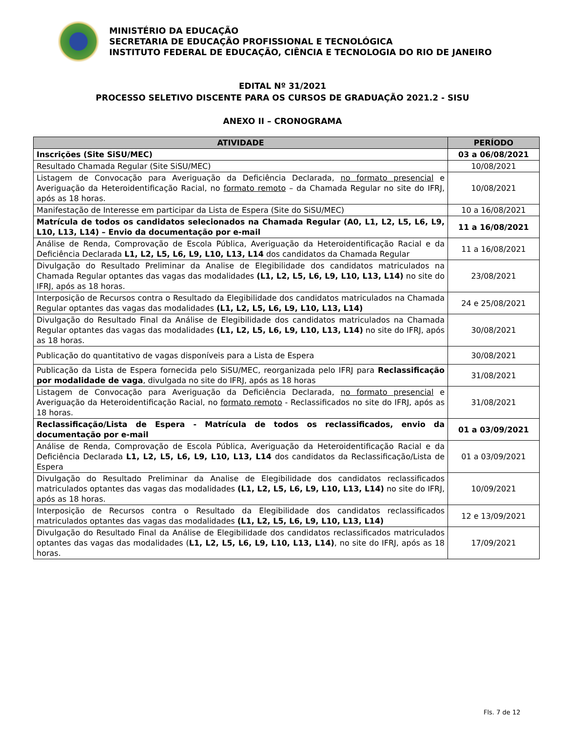MINISTÉRIO DA EDUCAÇÃO
SECRETARIA DE EDUCAÇÃO PROFISSIONAL E TECNOLÓGICA
INSTITUTO FEDERAL DE EDUCAÇÃO, CIÊNCIA E TECNOLOGIA DO RIO DE JANEIRO
EDITAL Nº 31/2021
PROCESSO SELETIVO DISCENTE PARA OS CURSOS DE GRADUAÇÃO 2021.2 - SISU
ANEXO II – CRONOGRAMA
| ATIVIDADE | PERÍODO |
| --- | --- |
| Inscrições (Site SiSU/MEC) | 03 a 06/08/2021 |
| Resultado Chamada Regular (Site SiSU/MEC) | 10/08/2021 |
| Listagem de Convocação para Averiguação da Deficiência Declarada, no formato presencial e Averiguação da Heteroidentificação Racial, no formato remoto – da Chamada Regular no site do IFRJ, após as 18 horas. | 10/08/2021 |
| Manifestação de Interesse em participar da Lista de Espera (Site do SiSU/MEC) | 10 a 16/08/2021 |
| Matrícula de todos os candidatos selecionados na Chamada Regular (A0, L1, L2, L5, L6, L9, L10, L13, L14) – Envio da documentação por e-mail | 11 a 16/08/2021 |
| Análise de Renda, Comprovação de Escola Pública, Averiguação da Heteroidentificação Racial e da Deficiência Declarada L1, L2, L5, L6, L9, L10, L13, L14 dos candidatos da Chamada Regular | 11 a 16/08/2021 |
| Divulgação do Resultado Preliminar da Analise de Elegibilidade dos candidatos matriculados na Chamada Regular optantes das vagas das modalidades (L1, L2, L5, L6, L9, L10, L13, L14) no site do IFRJ, após as 18 horas. | 23/08/2021 |
| Interposição de Recursos contra o Resultado da Elegibilidade dos candidatos matriculados na Chamada Regular optantes das vagas das modalidades (L1, L2, L5, L6, L9, L10, L13, L14) | 24 e 25/08/2021 |
| Divulgação do Resultado Final da Análise de Elegibilidade dos candidatos matriculados na Chamada Regular optantes das vagas das modalidades (L1, L2, L5, L6, L9, L10, L13, L14) no site do IFRJ, após as 18 horas. | 30/08/2021 |
| Publicação do quantitativo de vagas disponíveis para a Lista de Espera | 30/08/2021 |
| Publicação da Lista de Espera fornecida pelo SiSU/MEC, reorganizada pelo IFRJ para Reclassificação por modalidade de vaga , divulgada no site do IFRJ, após as 18 horas | 31/08/2021 |
| Listagem de Convocação para Averiguação da Deficiência Declarada, no formato presencial e Averiguação da Heteroidentificação Racial, no formato remoto - Reclassificados no site do IFRJ, após as 18 horas. | 31/08/2021 |
| Reclassificação/Lista de Espera - Matrícula de todos os reclassificados, envio da documentação por e-mail | 01 a 03/09/2021 |
| Análise de Renda, Comprovação de Escola Pública, Averiguação da Heteroidentificação Racial e da Deficiência Declarada L1, L2, L5, L6, L9, L10, L13, L14 dos candidatos da Reclassificação/Lista de Espera | 01 a 03/09/2021 |
| Divulgação do Resultado Preliminar da Analise de Elegibilidade dos candidatos reclassificados matriculados optantes das vagas das modalidades (L1, L2, L5, L6, L9, L10, L13, L14) no site do IFRJ, após as 18 horas. | 10/09/2021 |
| Interposição de Recursos contra o Resultado da Elegibilidade dos candidatos reclassificados matriculados optantes das vagas das modalidades (L1, L2, L5, L6, L9, L10, L13, L14) | 12 e 13/09/2021 |
| Divulgação do Resultado Final da Análise de Elegibilidade dos candidatos reclassificados matriculados optantes das vagas das modalidades ( L1, L2, L5, L6, L9, L10, L13, L14) , no site do IFRJ, após as 18 horas. | 17/09/2021 |
Fls. 7 de 12